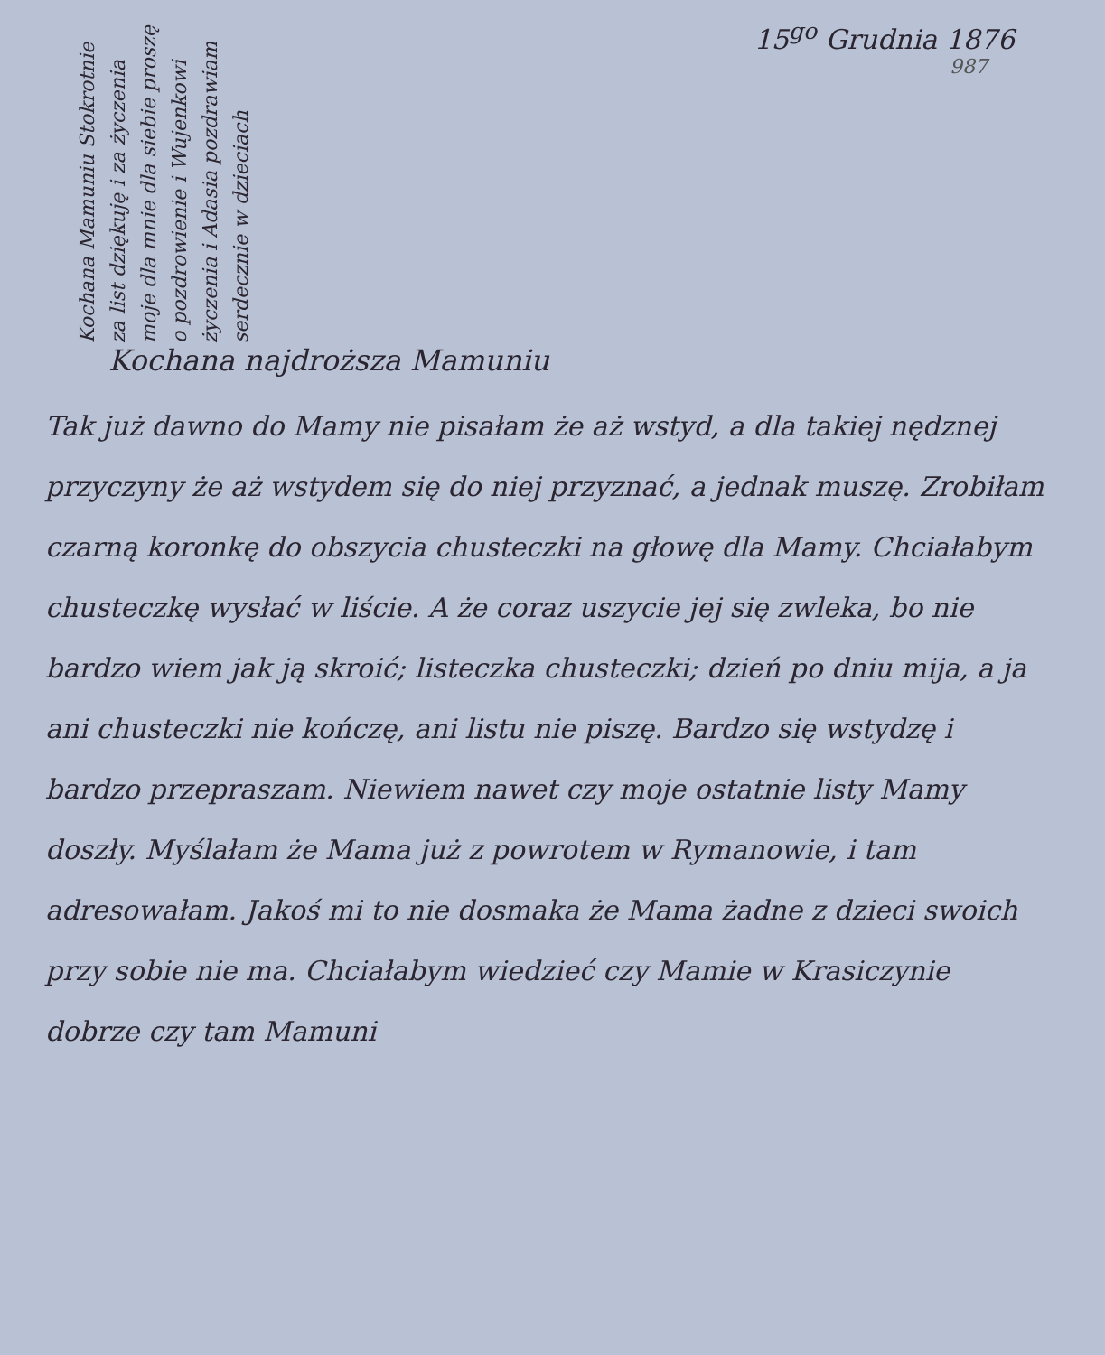Kochana Mamuniu Stokrotnie za list dziękuję i za życzenia moje dla mnie dla siebie proszę o pozdrowienie i Wujenkowi życzenia i Adasia pozdrawiam serdecznie w dzieciach
15<sup>go</sup> Grudnia 1876
987
Kochana najdroższa Mamuniu
Tak już dawno do Mamy nie pisałam że aż wstyd, a dla takiej nędznej przyczyny że aż wstydem się do niej przyznać, a jednak muszę. Zrobiłam czarną koronkę do obszycia chusteczki na głowę dla Mamy. Chciałabym chusteczkę wysłać w liście. A że coraz uszycie jej się zwleka, bo nie bardzo wiem jak ją skroić; listeczka chusteczki; dzień po dniu mija, a ja ani chusteczki nie kończę, ani listu nie piszę. Bardzo się wstydzę i bardzo przepraszam. Niewiem nawet czy moje ostatnie listy Mamy doszły. Myślałam że Mama już z powrotem w Rymanowie, i tam adresowałam. Jakoś mi to nie dosmaka że Mama żadne z dzieci swoich przy sobie nie ma. Chciałabym wiedzieć czy Mamie w Krasiczynie dobrze czy tam Mamuni